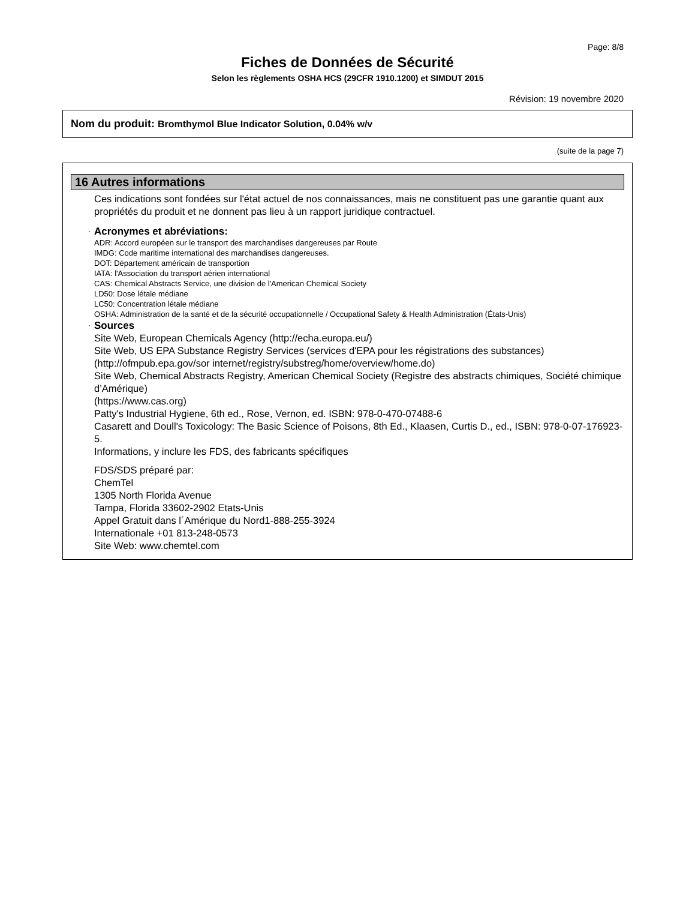Page: 8/8
Fiches de Données de Sécurité
Selon les règlements OSHA HCS (29CFR 1910.1200) et SIMDUT 2015
Révision: 19 novembre 2020
Nom du produit: Bromthymol Blue Indicator Solution, 0.04% w/v
(suite de la page 7)
16 Autres informations
Ces indications sont fondées sur l'état actuel de nos connaissances, mais ne constituent pas une garantie quant aux propriétés du produit et ne donnent pas lieu à un rapport juridique contractuel.
· Acronymes et abréviations:
ADR: Accord européen sur le transport des marchandises dangereuses par Route
IMDG: Code maritime international des marchandises dangereuses.
DOT: Département américain de transportion
IATA: l'Association du transport aérien international
CAS: Chemical Abstracts Service, une division de l'American Chemical Society
LD50: Dose létale médiane
LC50: Concentration létale médiane
OSHA: Administration de la santé et de la sécurité occupationnelle / Occupational Safety & Health Administration (États-Unis)
· Sources
Site Web, European Chemicals Agency (http://echa.europa.eu/)
Site Web, US EPA Substance Registry Services (services d'EPA pour les régistrations des substances) (http://ofmpub.epa.gov/sor internet/registry/substreg/home/overview/home.do)
Site Web, Chemical Abstracts Registry, American Chemical Society (Registre des abstracts chimiques, Société chimique d’Amérique)
(https://www.cas.org)
Patty's Industrial Hygiene, 6th ed., Rose, Vernon, ed. ISBN: 978-0-470-07488-6
Casarett and Doull's Toxicology: The Basic Science of Poisons, 8th Ed., Klaasen, Curtis D., ed., ISBN: 978-0-07-176923-5.
Informations, y inclure les FDS, des fabricants spécifiques
FDS/SDS préparé par:
ChemTel
1305 North Florida Avenue
Tampa, Florida 33602-2902 Etats-Unis
Appel Gratuit dans l´Amérique du Nord1-888-255-3924
Internationale +01 813-248-0573
Site Web: www.chemtel.com